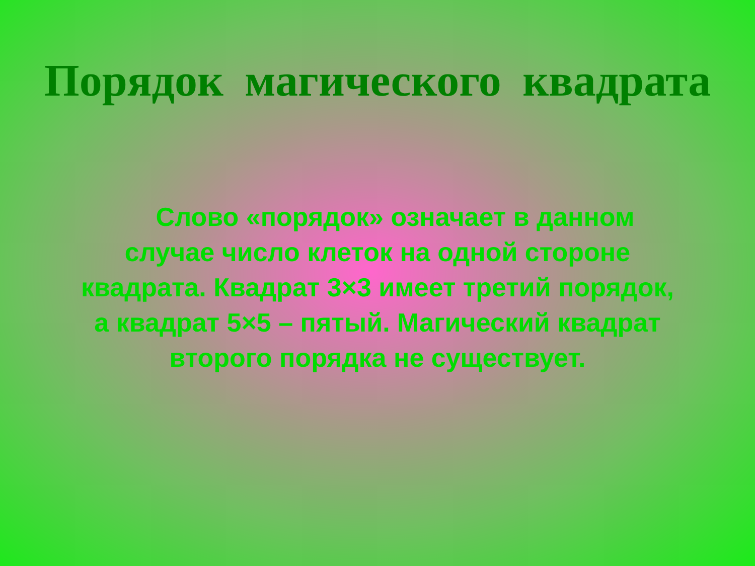Порядок магического квадрата
Слово «порядок» означает в данном случае число клеток на одной стороне квадрата. Квадрат 3×3 имеет третий порядок, а квадрат 5×5 – пятый. Магический квадрат второго порядка не существует.